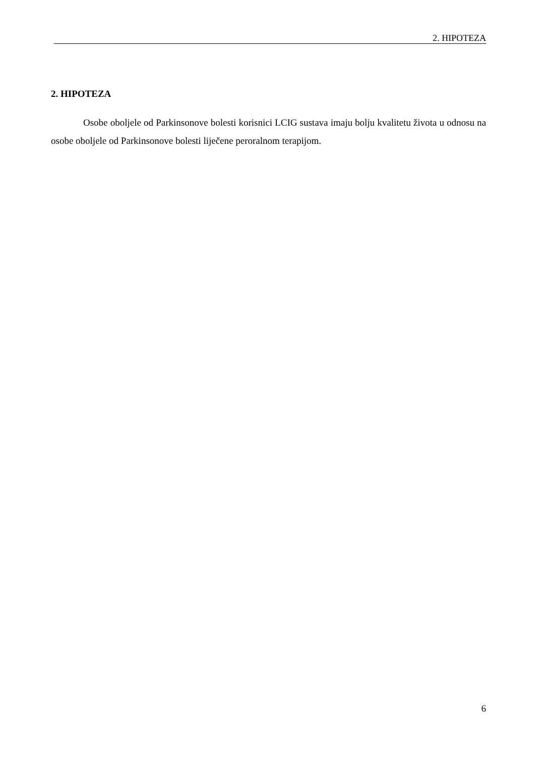2. HIPOTEZA
2. HIPOTEZA
Osobe oboljele od Parkinsonove bolesti korisnici LCIG sustava imaju bolju kvalitetu života u odnosu na osobe oboljele od Parkinsonove bolesti liječene peroralnom terapijom.
6